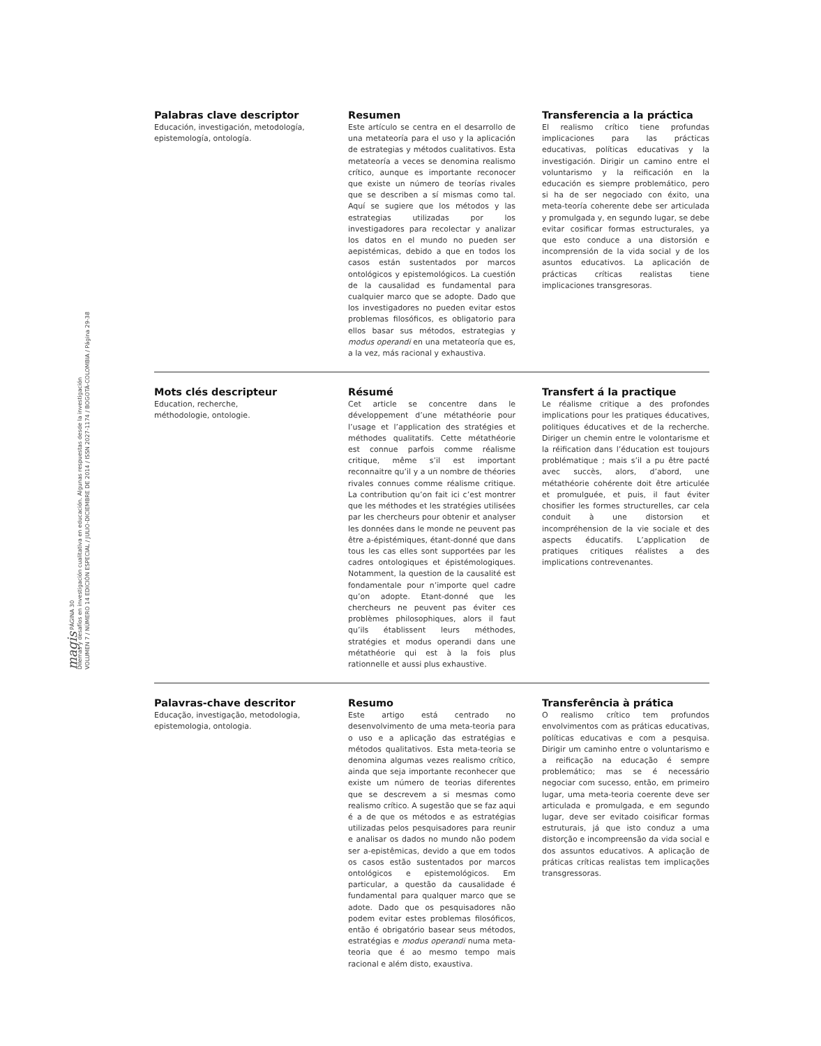magis PÁGINA 30
Dilemas y desafíos en investigación cualitativa en educación. Algunas respuestas desde la investigación
VOLUMEN 7 / NÚMERO 14 EDICIÓN ESPECIAL / JULIO-DICIEMBRE DE 2014 / ISSN 2027-1174 / BOGOTÁ-COLOMBIA / Página 29-38
Palabras clave descriptor
Educación, investigación, metodología, epistemología, ontología.
Resumen
Este artículo se centra en el desarrollo de una metateoría para el uso y la aplicación de estrategias y métodos cualitativos. Esta metateoría a veces se denomina realismo crítico, aunque es importante reconocer que existe un número de teorías rivales que se describen a sí mismas como tal. Aquí se sugiere que los métodos y las estrategias utilizadas por los investigadores para recolectar y analizar los datos en el mundo no pueden ser aepistémicas, debido a que en todos los casos están sustentados por marcos ontológicos y epistemológicos. La cuestión de la causalidad es fundamental para cualquier marco que se adopte. Dado que los investigadores no pueden evitar estos problemas filosóficos, es obligatorio para ellos basar sus métodos, estrategias y modus operandi en una metateoría que es, a la vez, más racional y exhaustiva.
Transferencia a la práctica
El realismo crítico tiene profundas implicaciones para las prácticas educativas, políticas educativas y la investigación. Dirigir un camino entre el voluntarismo y la reificación en la educación es siempre problemático, pero si ha de ser negociado con éxito, una meta-teoría coherente debe ser articulada y promulgada y, en segundo lugar, se debe evitar cosificar formas estructurales, ya que esto conduce a una distorsión e incomprensión de la vida social y de los asuntos educativos. La aplicación de prácticas críticas realistas tiene implicaciones transgresoras.
Mots clés descripteur
Education, recherche,
méthodologie, ontologie.
Résumé
Cet article se concentre dans le développement d’une métathéorie pour l’usage et l’application des stratégies et méthodes qualitatifs. Cette métathéorie est connue parfois comme réalisme critique, même s’il est important reconnaitre qu’il y a un nombre de théories rivales connues comme réalisme critique. La contribution qu’on fait ici c’est montrer que les méthodes et les stratégies utilisées par les chercheurs pour obtenir et analyser les données dans le monde ne peuvent pas être a-épistémiques, étant-donné que dans tous les cas elles sont supportées par les cadres ontologiques et épistémologiques. Notamment, la question de la causalité est fondamentale pour n’importe quel cadre qu’on adopte. Etant-donné que les chercheurs ne peuvent pas éviter ces problèmes philosophiques, alors il faut qu’ils établissent leurs méthodes, stratégies et modus operandi dans une métathéorie qui est à la fois plus rationnelle et aussi plus exhaustive.
Transfert á la practique
Le réalisme critique a des profondes implications pour les pratiques éducatives, politiques éducatives et de la recherche. Diriger un chemin entre le volontarisme et la réification dans l’éducation est toujours problématique ; mais s’il a pu être pacté avec succès, alors, d’abord, une métathéorie cohérente doit être articulée et promulguée, et puis, il faut éviter chosifier les formes structurelles, car cela conduit à une distorsion et incompréhension de la vie sociale et des aspects éducatifs. L’application de pratiques critiques réalistes a des implications contrevenantes.
Palavras-chave descritor
Educação, investigação, metodologia, epistemologia, ontologia.
Resumo
Este artigo está centrado no desenvolvimento de uma meta-teoria para o uso e a aplicação das estratégias e métodos qualitativos. Esta meta-teoria se denomina algumas vezes realismo crítico, ainda que seja importante reconhecer que existe um número de teorias diferentes que se descrevem a si mesmas como realismo crítico. A sugestão que se faz aqui é a de que os métodos e as estratégias utilizadas pelos pesquisadores para reunir e analisar os dados no mundo não podem ser a-epistêmicas, devido a que em todos os casos estão sustentados por marcos ontológicos e epistemológicos. Em particular, a questão da causalidade é fundamental para qualquer marco que se adote. Dado que os pesquisadores não podem evitar estes problemas filosóficos, então é obrigatório basear seus métodos, estratégias e modus operandi numa meta-teoria que é ao mesmo tempo mais racional e além disto, exaustiva.
Transferência à prática
O realismo crítico tem profundos envolvimentos com as práticas educativas, políticas educativas e com a pesquisa. Dirigir um caminho entre o voluntarismo e a reificação na educação é sempre problemático; mas se é necessário negociar com sucesso, então, em primeiro lugar, uma meta-teoria coerente deve ser articulada e promulgada, e em segundo lugar, deve ser evitado coisificar formas estruturais, já que isto conduz a uma distorção e incompreensão da vida social e dos assuntos educativos. A aplicação de práticas críticas realistas tem implicações transgressoras.